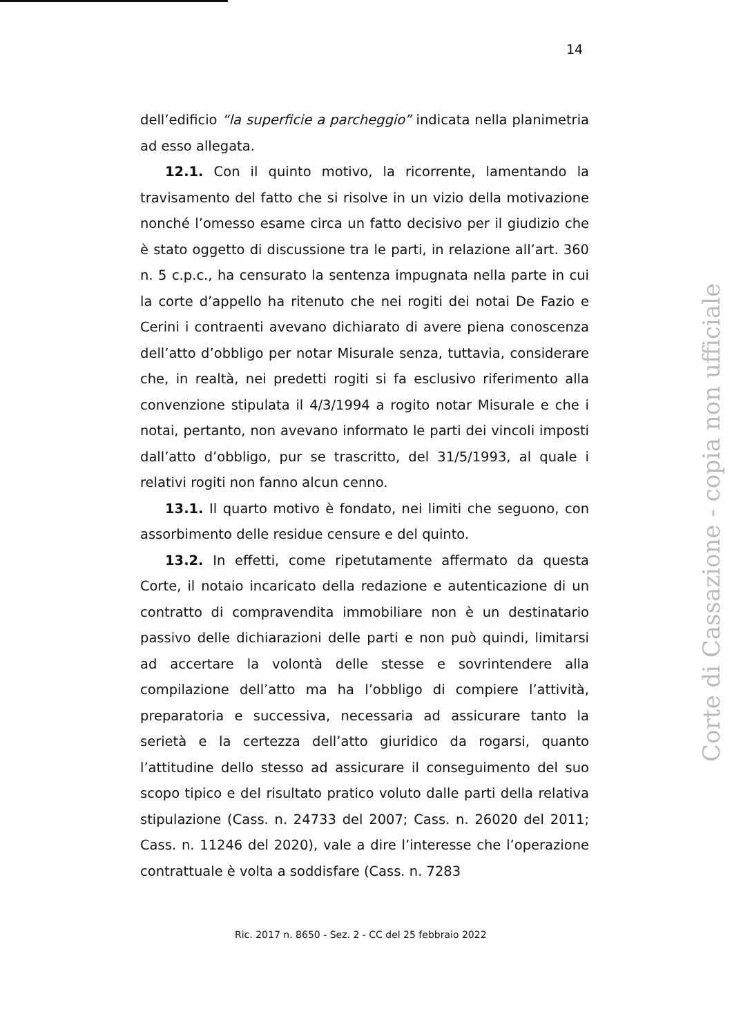14
dell’edificio “la superficie a parcheggio” indicata nella planimetria ad esso allegata.
12.1. Con il quinto motivo, la ricorrente, lamentando la travisamento del fatto che si risolve in un vizio della motivazione nonché l’omesso esame circa un fatto decisivo per il giudizio che è stato oggetto di discussione tra le parti, in relazione all’art. 360 n. 5 c.p.c., ha censurato la sentenza impugnata nella parte in cui la corte d’appello ha ritenuto che nei rogiti dei notai De Fazio e Cerini i contraenti avevano dichiarato di avere piena conoscenza dell’atto d’obbligo per notar Misurale senza, tuttavia, considerare che, in realtà, nei predetti rogiti si fa esclusivo riferimento alla convenzione stipulata il 4/3/1994 a rogito notar Misurale e che i notai, pertanto, non avevano informato le parti dei vincoli imposti dall’atto d’obbligo, pur se trascritto, del 31/5/1993, al quale i relativi rogiti non fanno alcun cenno.
13.1. Il quarto motivo è fondato, nei limiti che seguono, con assorbimento delle residue censure e del quinto.
13.2. In effetti, come ripetutamente affermato da questa Corte, il notaio incaricato della redazione e autenticazione di un contratto di compravendita immobiliare non è un destinatario passivo delle dichiarazioni delle parti e non può quindi, limitarsi ad accertare la volontà delle stesse e sovrintendere alla compilazione dell’atto ma ha l’obbligo di compiere l’attività, preparatoria e successiva, necessaria ad assicurare tanto la serietà e la certezza dell’atto giuridico da rogarsi, quanto l’attitudine dello stesso ad assicurare il conseguimento del suo scopo tipico e del risultato pratico voluto dalle parti della relativa stipulazione (Cass. n. 24733 del 2007; Cass. n. 26020 del 2011; Cass. n. 11246 del 2020), vale a dire l’interesse che l’operazione contrattuale è volta a soddisfare (Cass. n. 7283
Ric. 2017 n. 8650 - Sez. 2 - CC del 25 febbraio 2022
Corte di Cassazione - copia non ufficiale